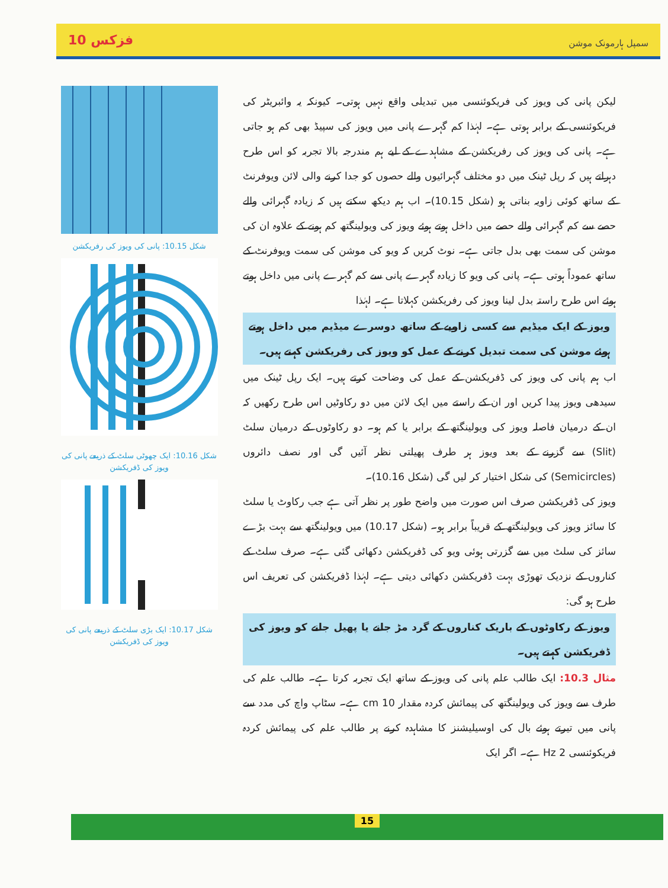فزکس 10 سمپل ہارمونک موشن
شکل 10.15: پانی کی ویوز کی رفریکشن
شکل 10.16: ایک چھوٹی سلٹ کے ذریعے پانی کی ویوز کی ڈفریکشن
شکل 10.17: ایک بڑی سلٹ کے ذریعے پانی کی ویوز کی ڈفریکشن
لیکن پانی کی ویوز کی فریکوئنسی میں تبدیلی واقع نہیں ہوتی۔ کیونکہ یہ وائبریٹر کی فریکوئنسی کے برابر ہوتی ہے۔ لہٰذا کم گہرے پانی میں ویوز کی سپیڈ بھی کم ہو جاتی ہے۔ پانی کی ویوز کی رفریکشن کے مشاہدے کے لیے ہم مندرجہ بالا تجربہ کو اس طرح دہراتے ہیں کہ رپل ٹینک میں دو مختلف گہرائیوں والے حصوں کو جدا کرنے والی لائن ویوفرنٹ کے ساتھ کوئی زاویہ بناتی ہو (شکل 10.15)۔ اب ہم دیکھ سکتے ہیں کہ زیادہ گہرائی والے حصے سے کم گہرائی والے حصے میں داخل ہوتے ہوئے ویوز کی ویولینگتھ کم ہونے کے علاوہ ان کی موشن کی سمت بھی بدل جاتی ہے۔ نوٹ کریں کہ ویو کی موشن کی سمت ویوفرنٹ کے ساتھ عموداً ہوتی ہے۔ پانی کی ویو کا زیادہ گہرے پانی سے کم گہرے پانی میں داخل ہوتے ہوئے اس طرح راستہ بدل لینا ویوز کی رفریکشن کہلاتا ہے۔ لہٰذا
ویوز کے ایک میڈیم سے کسی زاویے کے ساتھ دوسرے میڈیم میں داخل ہوتے ہوئے موشن کی سمت تبدیل کرنے کے عمل کو ویوز کی رفریکشن کہتے ہیں۔
اب ہم پانی کی ویوز کی ڈفریکشن کے عمل کی وضاحت کرتے ہیں۔ ایک رپل ٹینک میں سیدھی ویوز پیدا کریں اور ان کے راستے میں ایک لائن میں دو رکاوٹیں اس طرح رکھیں کہ ان کے درمیان فاصلہ ویوز کی ویولینگتھ کے برابر یا کم ہو۔ دو رکاوٹوں کے درمیان سلٹ (Slit) سے گزرنے کے بعد ویوز ہر طرف پھیلتی نظر آئیں گی اور نصف دائروں (Semicircles) کی شکل اختیار کر لیں گی (شکل 10.16)۔
ویوز کی ڈفریکشن صرف اس صورت میں واضح طور پر نظر آتی ہے جب رکاوٹ یا سلٹ کا سائز ویوز کی ویولینگتھ کے قریباً برابر ہو۔ (شکل 10.17) میں ویولینگتھ سے بہت بڑے سائز کی سلٹ میں سے گزرتی ہوئی ویو کی ڈفریکشن دکھائی گئی ہے۔ صرف سلٹ کے کناروں کے نزدیک تھوڑی بہت ڈفریکشن دکھائی دیتی ہے۔ لہٰذا ڈفریکشن کی تعریف اس طرح ہو گی:
ویوز کے رکاوٹوں کے باریک کناروں کے گرد مڑ جانے یا پھیل جانے کو ویوز کی ڈفریکشن کہتے ہیں۔
مثال 10.3: ایک طالب علم پانی کی ویوز کے ساتھ ایک تجربہ کرتا ہے۔ طالب علم کی طرف سے ویوز کی ویولینگتھ کی پیمائش کردہ مقدار 10 cm ہے۔ سٹاپ واچ کی مدد سے پانی میں تیرتے ہوئے بال کی اوسیلیشنز کا مشاہدہ کرنے پر طالب علم کی پیمائش کردہ فریکوئنسی 2 Hz ہے۔ اگر ایک
15